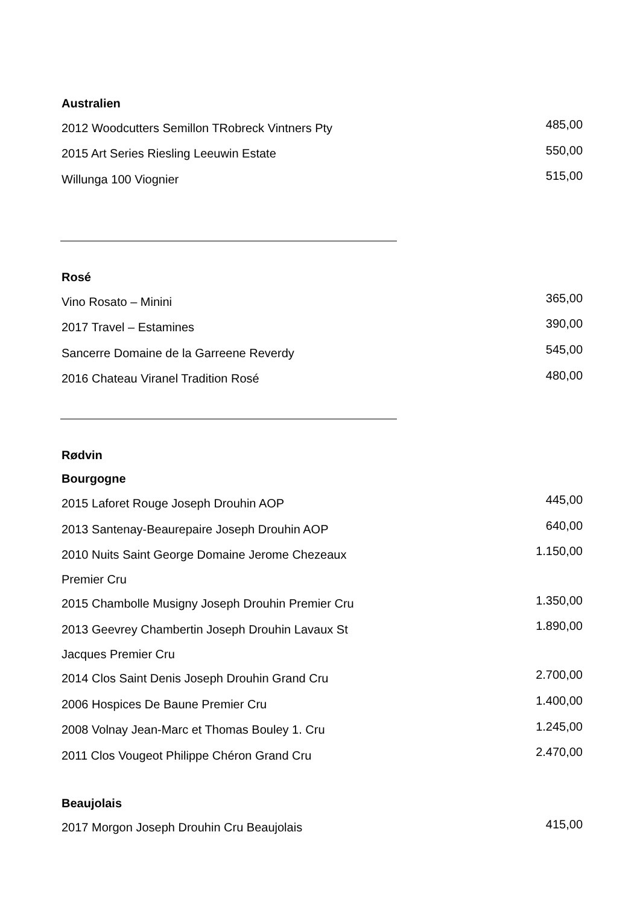Australien
| 2012 Woodcutters Semillon TRobreck Vintners Pty | 485,00 |
| 2015 Art Series Riesling Leeuwin Estate | 550,00 |
| Willunga 100 Viognier | 515,00 |
Rosé
| Vino Rosato – Minini | 365,00 |
| 2017 Travel – Estamines | 390,00 |
| Sancerre Domaine de la Garreene Reverdy | 545,00 |
| 2016 Chateau Viranel Tradition Rosé | 480,00 |
Rødvin
Bourgogne
| 2015 Laforet Rouge Joseph Drouhin AOP | 445,00 |
| 2013 Santenay-Beaurepaire Joseph Drouhin AOP | 640,00 |
| 2010 Nuits Saint George Domaine Jerome Chezeaux | 1.150,00 |
| Premier Cru | |
| 2015 Chambolle Musigny Joseph Drouhin Premier Cru | 1.350,00 |
| 2013 Geevrey Chambertin Joseph Drouhin Lavaux St | 1.890,00 |
| Jacques Premier Cru | |
| 2014 Clos Saint Denis Joseph Drouhin Grand Cru | 2.700,00 |
| 2006 Hospices De Baune Premier Cru | 1.400,00 |
| 2008 Volnay Jean-Marc et Thomas Bouley 1. Cru | 1.245,00 |
| 2011 Clos Vougeot Philippe Chéron Grand Cru | 2.470,00 |
Beaujolais
| 2017 Morgon Joseph Drouhin Cru Beaujolais | 415,00 |